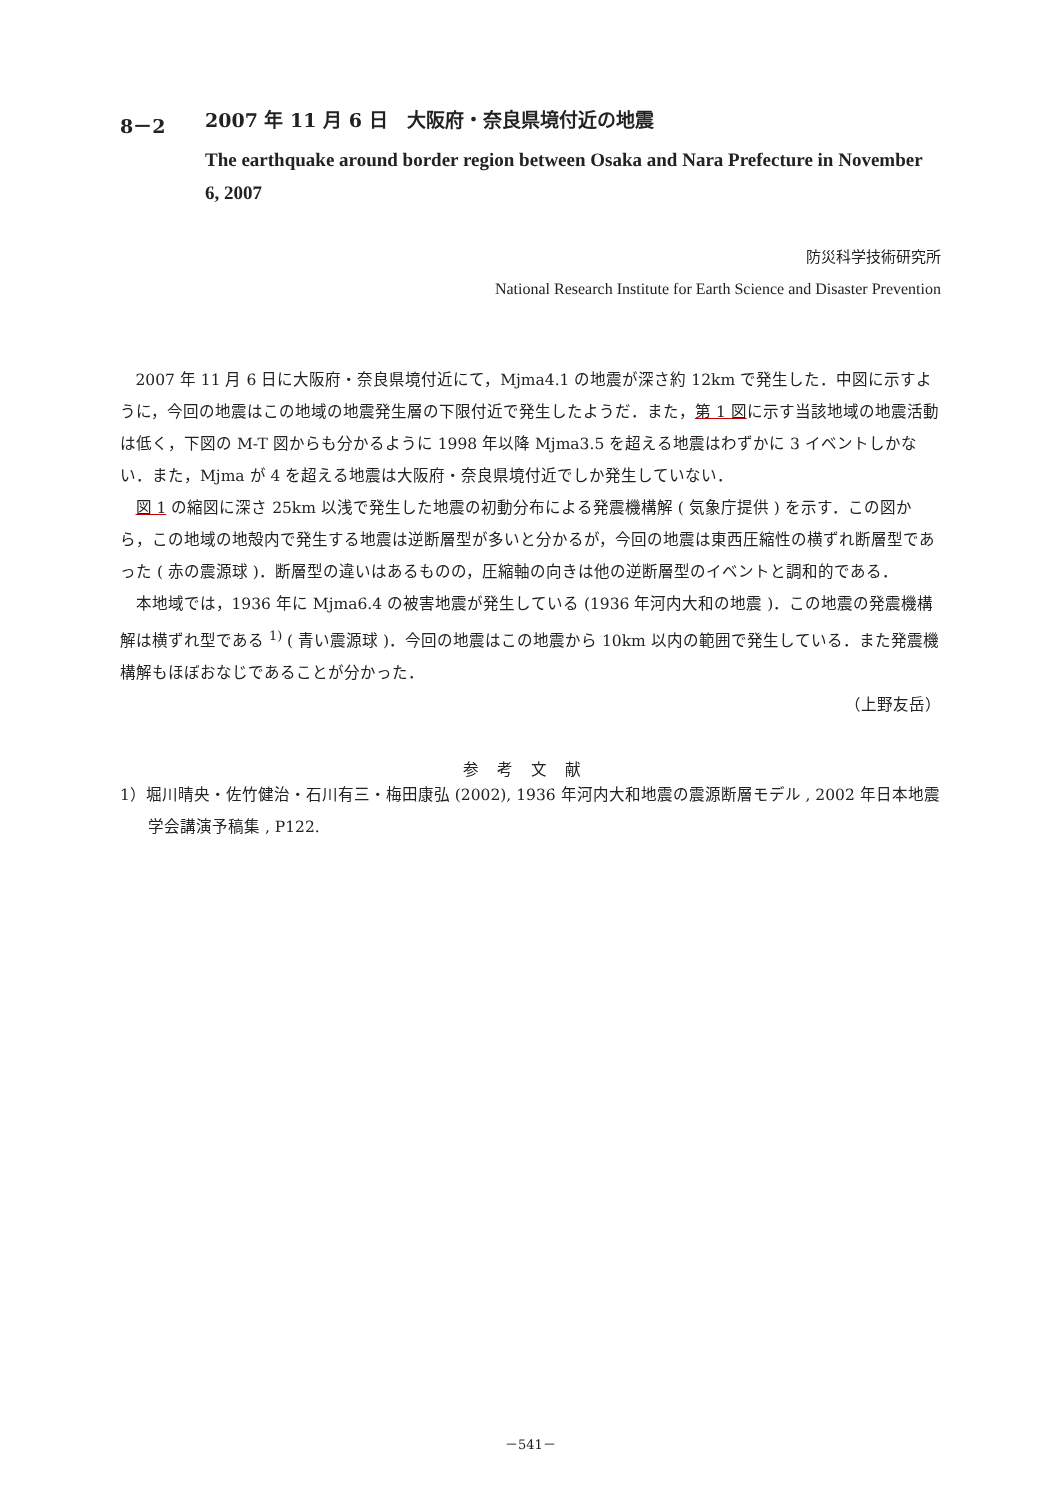8－2 2007 年 11 月 6 日　大阪府・奈良県境付近の地震
The earthquake around border region between Osaka and Nara Prefecture in November 6, 2007
防災科学技術研究所
National Research Institute for Earth Science and Disaster Prevention
2007 年 11 月 6 日に大阪府・奈良県境付近にて，Mjma4.1 の地震が深さ約 12km で発生した．中図に示すように，今回の地震はこの地域の地震発生層の下限付近で発生したようだ．また，第 1 図に示す当該地域の地震活動は低く，下図の M-T 図からも分かるように 1998 年以降 Mjma3.5 を超える地震はわずかに 3 イベントしかない．また，Mjma が 4 を超える地震は大阪府・奈良県境付近でしか発生していない．
図 1 の縮図に深さ 25km 以浅で発生した地震の初動分布による発震機構解 ( 気象庁提供 ) を示す．この図から，この地域の地殻内で発生する地震は逆断層型が多いと分かるが，今回の地震は東西圧縮性の横ずれ断層型であった ( 赤の震源球 )．断層型の違いはあるものの，圧縮軸の向きは他の逆断層型のイベントと調和的である．
本地域では，1936 年に Mjma6.4 の被害地震が発生している (1936 年河内大和の地震 )．この地震の発震機構解は横ずれ型である <sup>1)</sup> ( 青い震源球 )．今回の地震はこの地震から 10km 以内の範囲で発生している．また発震機構解もほぼおなじであることが分かった．
（上野友岳）
参考文献
1）堀川晴央・佐竹健治・石川有三・梅田康弘 (2002), 1936 年河内大和地震の震源断層モデル , 2002 年日本地震学会講演予稿集 , P122.
－541－